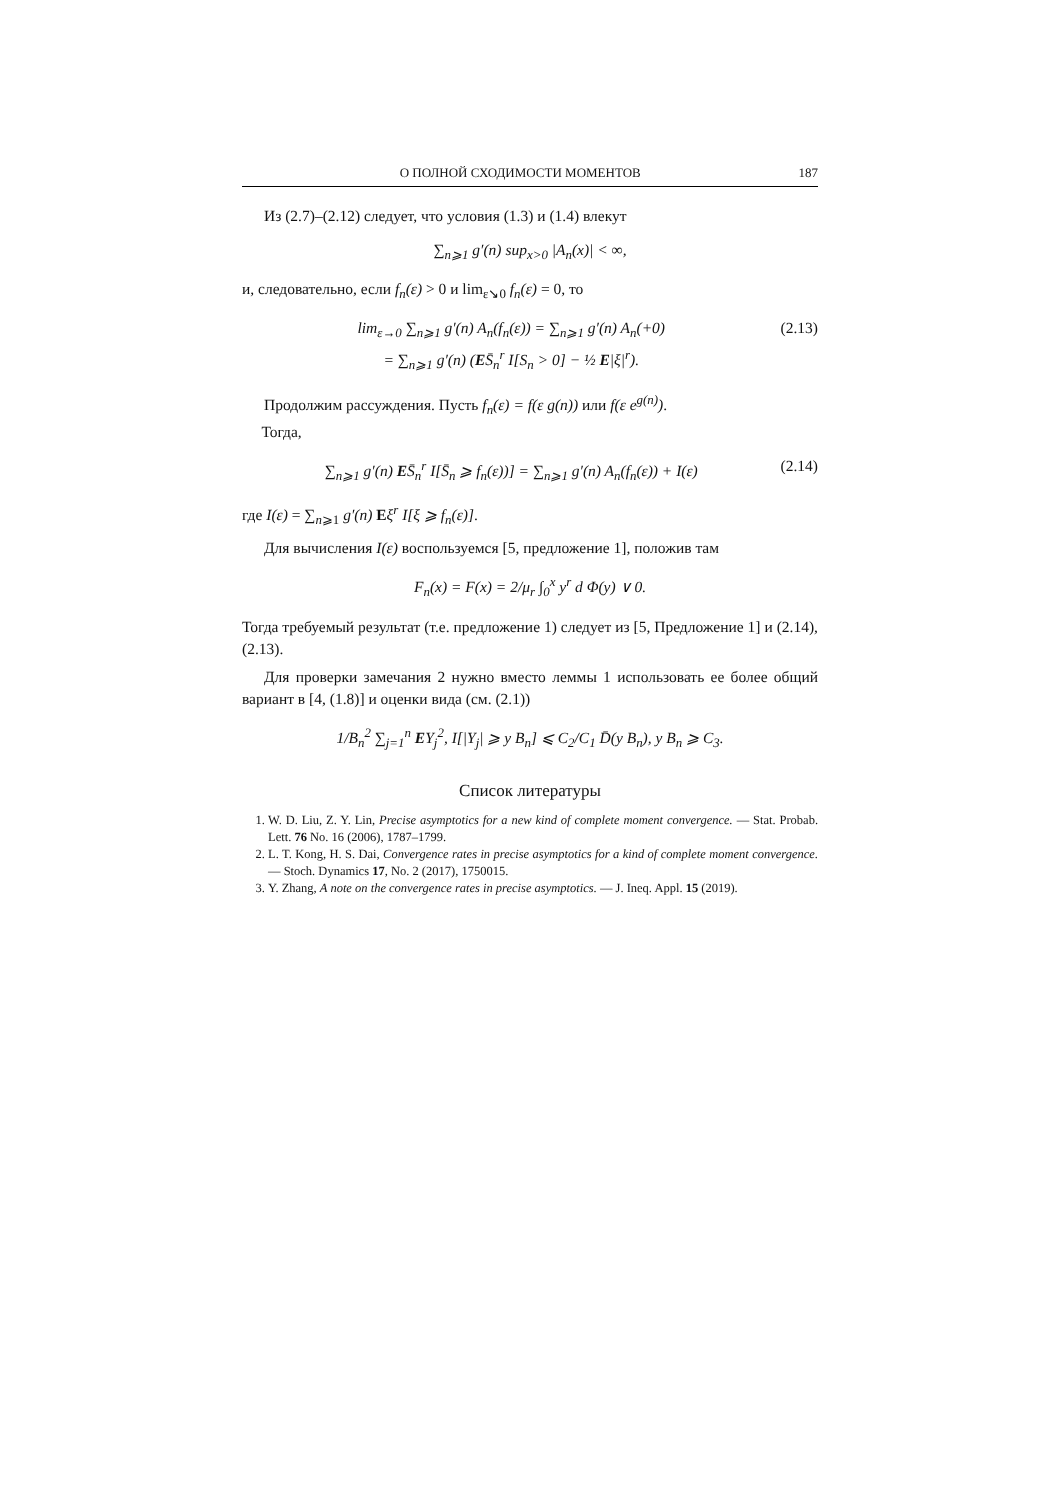О ПОЛНОЙ СХОДИМОСТИ МОМЕНТОВ 187
Из (2.7)–(2.12) следует, что условия (1.3) и (1.4) влекут
∑<sub>n⩾1</sub> g′(n) sup<sub>x>0</sub> |A<sub>n</sub>(x)| < ∞,
и, следовательно, если f<sub>n</sub>(ε) > 0 и lim<sub>ε↘0</sub> f<sub>n</sub>(ε) = 0, то
lim<sub>ε→0</sub> ∑<sub>n⩾1</sub> g′(n) A<sub>n</sub>(f<sub>n</sub>(ε)) = ∑<sub>n⩾1</sub> g′(n) A<sub>n</sub>(+0)
= ∑<sub>n⩾1</sub> g′(n) (ES̄<sub>n</sub><sup>r</sup> I[S<sub>n</sub> > 0] − ½ E|ξ|<sup>r</sup>). (2.13)
Продолжим рассуждения. Пусть f<sub>n</sub>(ε) = f(ε g(n)) или f(ε e<sup>g(n)</sup>).
Тогда,
∑<sub>n⩾1</sub> g′(n) ES̄<sub>n</sub><sup>r</sup> I[S̄<sub>n</sub> ⩾ f<sub>n</sub>(ε))] = ∑<sub>n⩾1</sub> g′(n) A<sub>n</sub>(f<sub>n</sub>(ε)) + I(ε) (2.14)
где I(ε) = ∑<sub>n⩾1</sub> g′(n) Eξ<sup>r</sup> I[ξ ⩾ f<sub>n</sub>(ε)].
Для вычисления I(ε) воспользуемся [5, предложение 1], положив там
F<sub>n</sub>(x) = F(x) = 2/μ<sub>r</sub> ∫<sub>0</sub><sup>x</sup> y<sup>r</sup> d Φ(y) ∨ 0.
Тогда требуемый результат (т.е. предложение 1) следует из [5, Предложение 1] и (2.14), (2.13).
Для проверки замечания 2 нужно вместо леммы 1 использовать ее более общий вариант в [4, (1.8)] и оценки вида (см. (2.1))
1/B<sub>n</sub><sup>2</sup> ∑<sub>j=1</sub><sup>n</sup> EY<sub>j</sub><sup>2</sup>, I[|Y<sub>j</sub>| ⩾ y B<sub>n</sub>] ⩽ C<sub>2</sub>/C<sub>1</sub> D̄(y B<sub>n</sub>), y B<sub>n</sub> ⩾ C<sub>3</sub>.
Список литературы
1. W. D. Liu, Z. Y. Lin, Precise asymptotics for a new kind of complete moment convergence. — Stat. Probab. Lett. 76 No. 16 (2006), 1787–1799.
2. L. T. Kong, H. S. Dai, Convergence rates in precise asymptotics for a kind of complete moment convergence. — Stoch. Dynamics 17, No. 2 (2017), 1750015.
3. Y. Zhang, A note on the convergence rates in precise asymptotics. — J. Ineq. Appl. 15 (2019).